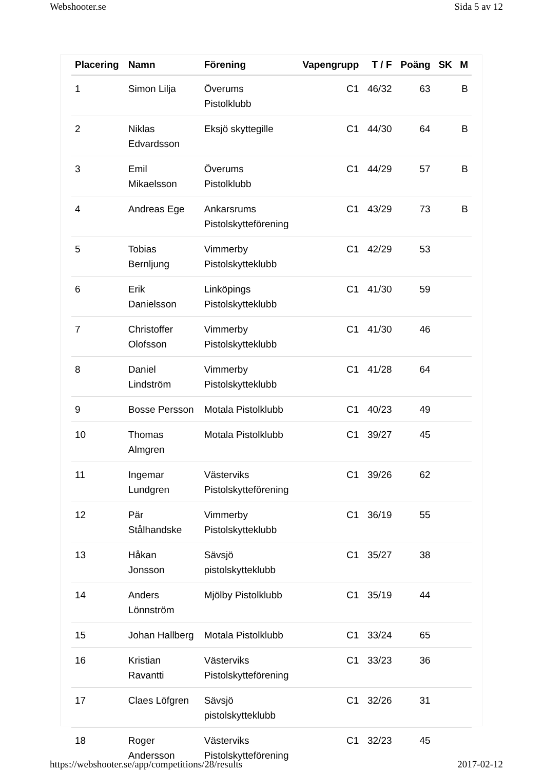Webshooter.se Sida 5 av 12
| Placering | Namn | Förening | Vapengrupp | T / F | Poäng | SK | M |
| --- | --- | --- | --- | --- | --- | --- | --- |
| 1 | Simon Lilja | Överums Pistolklubb | C1 | 46/32 | 63 | | B |
| 2 | Niklas Edvardsson | Eksjö skyttegille | C1 | 44/30 | 64 | | B |
| 3 | Emil Mikaelsson | Överums Pistolklubb | C1 | 44/29 | 57 | | B |
| 4 | Andreas Ege | Ankarsrums Pistolskytteförening | C1 | 43/29 | 73 | | B |
| 5 | Tobias Bernljung | Vimmerby Pistolskytteklubb | C1 | 42/29 | 53 | | |
| 6 | Erik Danielsson | Linköpings Pistolskytteklubb | C1 | 41/30 | 59 | | |
| 7 | Christoffer Olofsson | Vimmerby Pistolskytteklubb | C1 | 41/30 | 46 | | |
| 8 | Daniel Lindström | Vimmerby Pistolskytteklubb | C1 | 41/28 | 64 | | |
| 9 | Bosse Persson | Motala Pistolklubb | C1 | 40/23 | 49 | | |
| 10 | Thomas Almgren | Motala Pistolklubb | C1 | 39/27 | 45 | | |
| 11 | Ingemar Lundgren | Västerviks Pistolskytteförening | C1 | 39/26 | 62 | | |
| 12 | Pär Stålhandske | Vimmerby Pistolskytteklubb | C1 | 36/19 | 55 | | |
| 13 | Håkan Jonsson | Sävsjö pistolskytteklubb | C1 | 35/27 | 38 | | |
| 14 | Anders Lönnström | Mjölby Pistolklubb | C1 | 35/19 | 44 | | |
| 15 | Johan Hallberg | Motala Pistolklubb | C1 | 33/24 | 65 | | |
| 16 | Kristian Ravantti | Västerviks Pistolskytteförening | C1 | 33/23 | 36 | | |
| 17 | Claes Löfgren | Sävsjö pistolskytteklubb | C1 | 32/26 | 31 | | |
| 18 | Roger Andersson | Västerviks Pistolskytteförening | C1 | 32/23 | 45 | | |
https://webshooter.se/app/competitions/28/results 2017-02-12